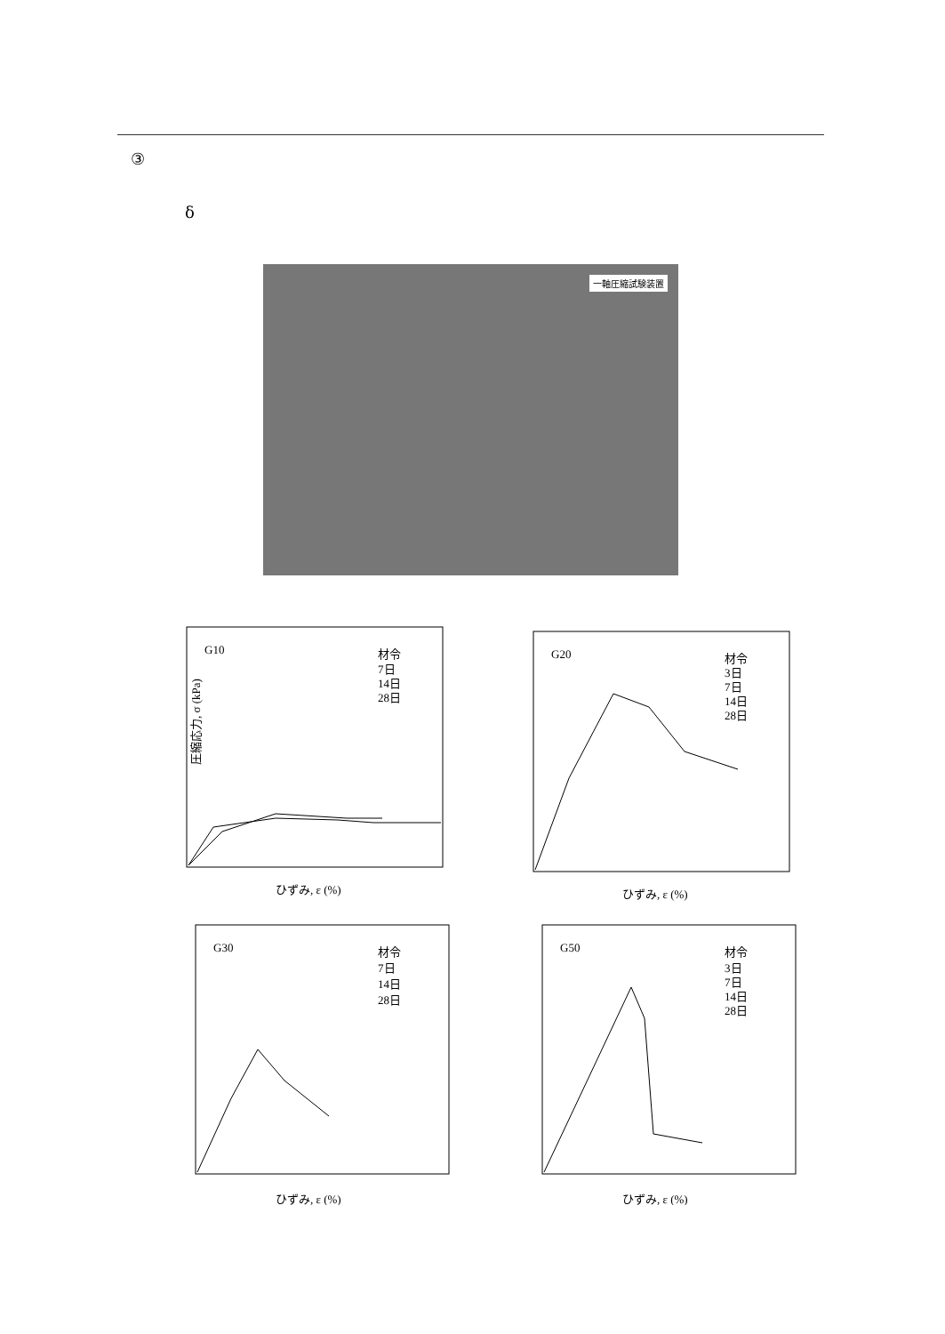③
δ
一軸圧縮試験装置
G10
材令
7日
14日
28日
圧縮応力, σ (kPa)
ひずみ, ε (%)
G20
材令
3日
7日
14日
28日
ひずみ, ε (%)
G30
材令
7日
14日
28日
ひずみ, ε (%)
G50
材令
3日
7日
14日
28日
ひずみ, ε (%)